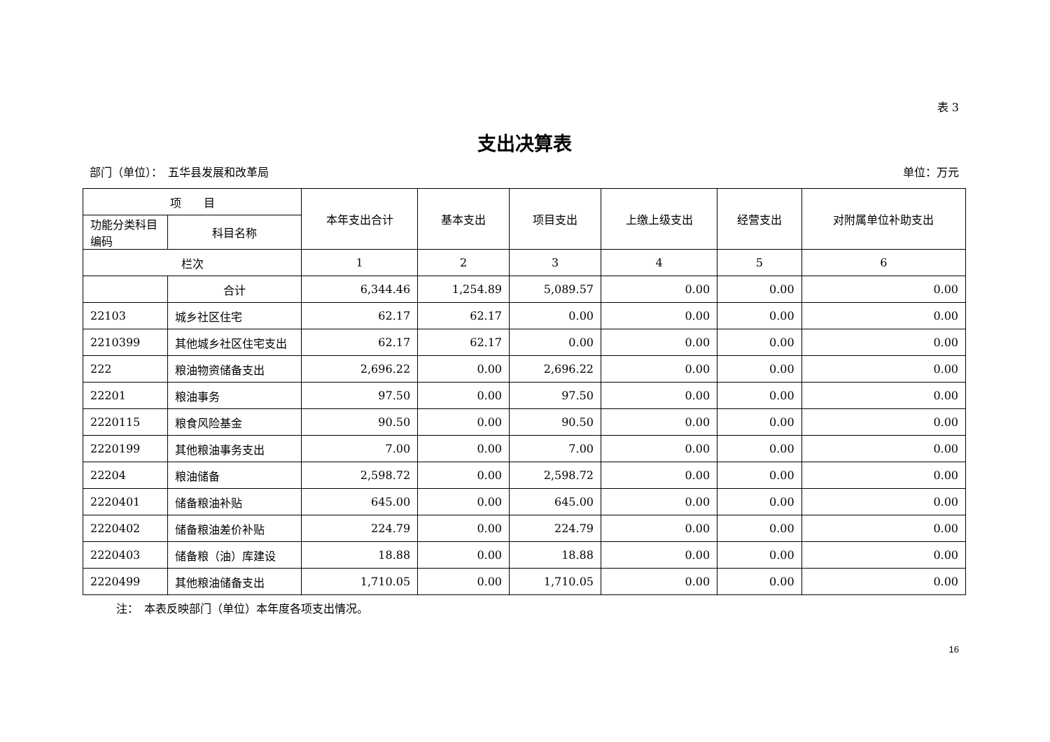表 3
支出决算表
部门（单位）：　五华县发展和改革局 单位：万元
| 项 目 | | 本年支出合计 | 基本支出 | 项目支出 | 上缴上级支出 | 经营支出 | 对附属单位补助支出 |
| --- | --- | --- | --- | --- | --- | --- | --- |
| 功能分类科目编码 | 科目名称 | | | | | | |
| 栏次 | | 1 | 2 | 3 | 4 | 5 | 6 |
| | 合计 | 6,344.46 | 1,254.89 | 5,089.57 | 0.00 | 0.00 | 0.00 |
| 22103 | 城乡社区住宅 | 62.17 | 62.17 | 0.00 | 0.00 | 0.00 | 0.00 |
| 2210399 | 其他城乡社区住宅支出 | 62.17 | 62.17 | 0.00 | 0.00 | 0.00 | 0.00 |
| 222 | 粮油物资储备支出 | 2,696.22 | 0.00 | 2,696.22 | 0.00 | 0.00 | 0.00 |
| 22201 | 粮油事务 | 97.50 | 0.00 | 97.50 | 0.00 | 0.00 | 0.00 |
| 2220115 | 粮食风险基金 | 90.50 | 0.00 | 90.50 | 0.00 | 0.00 | 0.00 |
| 2220199 | 其他粮油事务支出 | 7.00 | 0.00 | 7.00 | 0.00 | 0.00 | 0.00 |
| 22204 | 粮油储备 | 2,598.72 | 0.00 | 2,598.72 | 0.00 | 0.00 | 0.00 |
| 2220401 | 储备粮油补贴 | 645.00 | 0.00 | 645.00 | 0.00 | 0.00 | 0.00 |
| 2220402 | 储备粮油差价补贴 | 224.79 | 0.00 | 224.79 | 0.00 | 0.00 | 0.00 |
| 2220403 | 储备粮（油）库建设 | 18.88 | 0.00 | 18.88 | 0.00 | 0.00 | 0.00 |
| 2220499 | 其他粮油储备支出 | 1,710.05 | 0.00 | 1,710.05 | 0.00 | 0.00 | 0.00 |
注：　本表反映部门（单位）本年度各项支出情况。
16